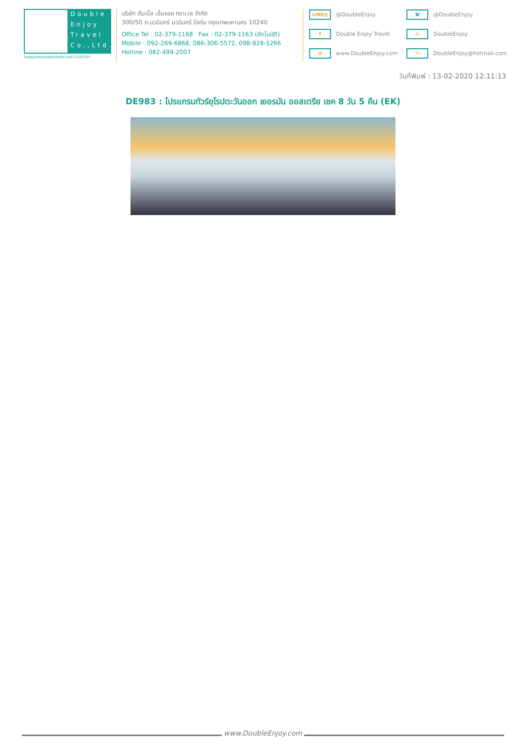Double Enjoy Travel Co.,Ltd.
ใบอนุญาตประกอบธุรกิจนำเที่ยว เลขที่ 11/05307
บริษัท ดับเบิ้ล เอ็นจอย ทราเวล จำกัด
300/50 ถ.นวมินทร์ นวมินทร์ บึงกุ่ม กรุงเทพมหานคร 10240
Office Tel : 02-379-1168 Fax : 02-379-1163 (อัตโนมัติ)
Mobile : 092-269-6868, 086-306-5572, 098-828-5266
Hotline : 082-499-2007
LINE@ @DoubleEnjoy
🐦 @DoubleEnjoy
f Double Enjoy Travel
◎ DoubleEnjoy
⊕ www.DoubleEnjoy.com
✉ DoubleEnjoy@hotmail.com
วันที่พิมพ์ : 13-02-2020 12:11:13
DE983 : โปรแกรมทัวร์ยุโรปตะวันออก เยอรมัน ออสเตรีย เชค 8 วัน 5 คืน (EK)
www.DoubleEnjoy.com